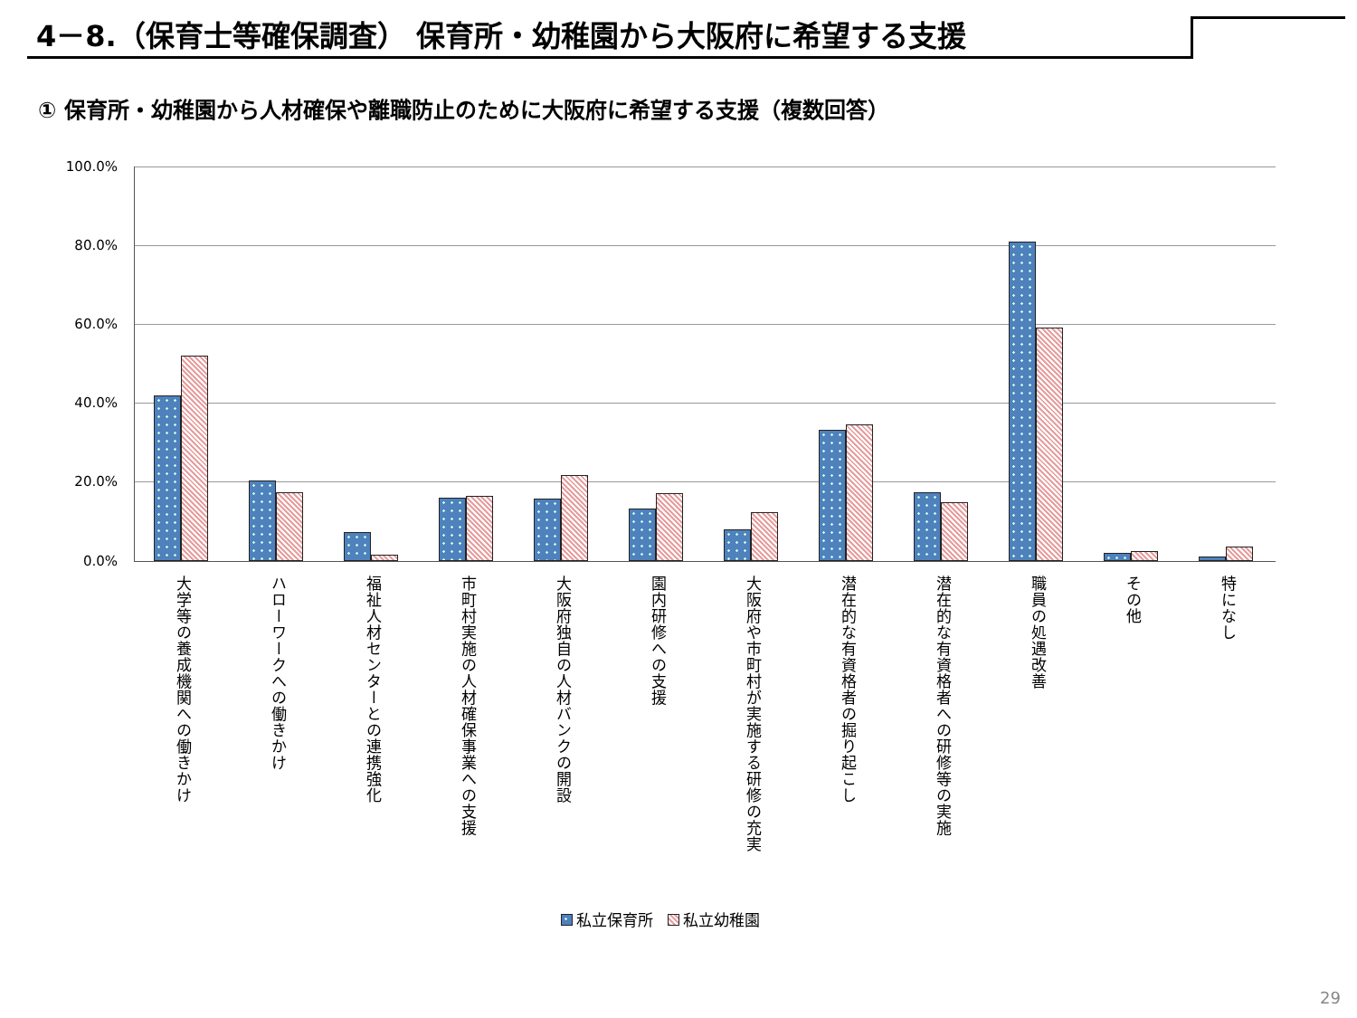4－8.（保育士等確保調査） 保育所・幼稚園から大阪府に希望する支援
① 保育所・幼稚園から人材確保や離職防止のために大阪府に希望する支援（複数回答）
100.0%
80.0%
60.0%
40.0%
20.0%
0.0%
大学等の養成機関への働きかけ
ハローワークへの働きかけ
福祉人材センターとの連携強化
市町村実施の人材確保事業への支援
大阪府独自の人材バンクの開設
園内研修への支援
大阪府や市町村が実施する研修の充実
潜在的な有資格者の掘り起こし
潜在的な有資格者への研修等の実施
職員の処遇改善
その他
特になし
私立保育所 私立幼稚園
29